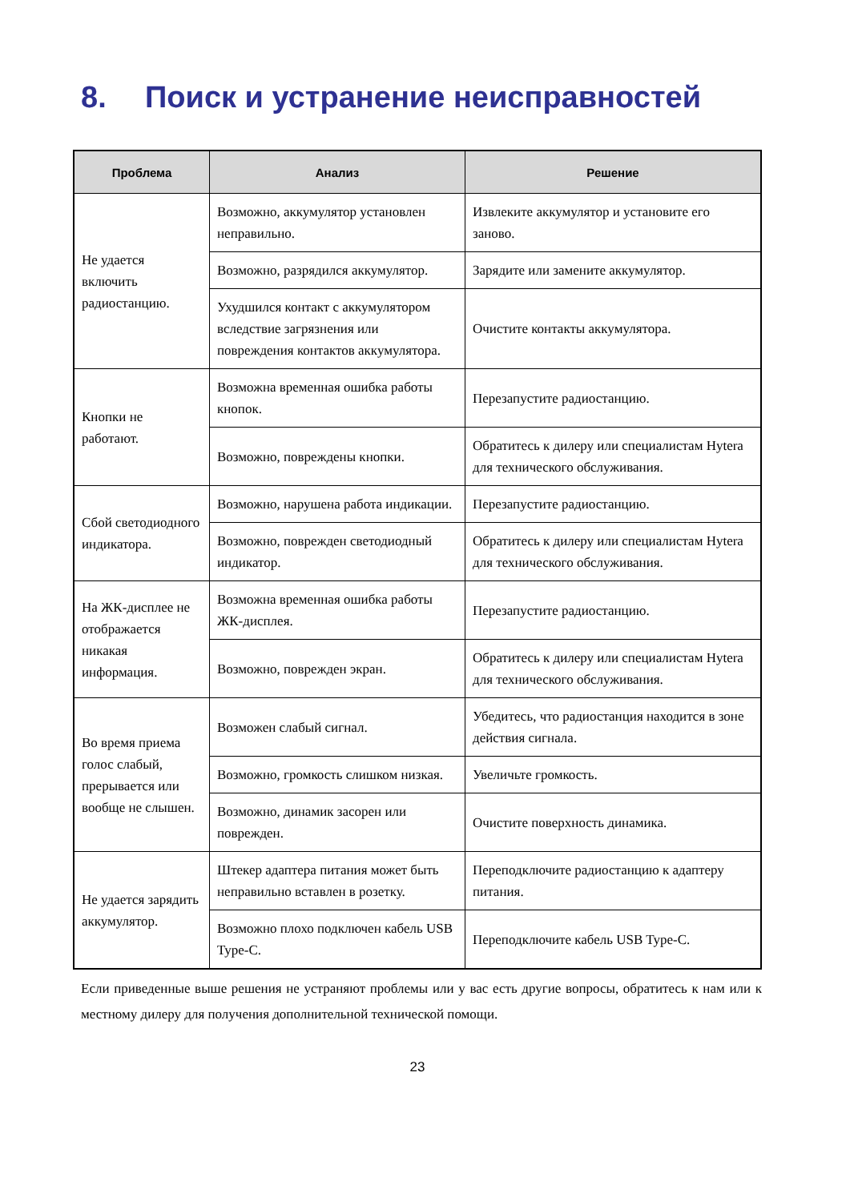8. Поиск и устранение неисправностей
| Проблема | Анализ | Решение |
| --- | --- | --- |
| Не удается включить радиостанцию. | Возможно, аккумулятор установлен неправильно. | Извлеките аккумулятор и установите его заново. |
| | Возможно, разрядился аккумулятор. | Зарядите или замените аккумулятор. |
| | Ухудшился контакт с аккумулятором вследствие загрязнения или повреждения контактов аккумулятора. | Очистите контакты аккумулятора. |
| Кнопки не работают. | Возможна временная ошибка работы кнопок. | Перезапустите радиостанцию. |
| | Возможно, повреждены кнопки. | Обратитесь к дилеру или специалистам Hytera для технического обслуживания. |
| Сбой светодиодного индикатора. | Возможно, нарушена работа индикации. | Перезапустите радиостанцию. |
| | Возможно, поврежден светодиодный индикатор. | Обратитесь к дилеру или специалистам Hytera для технического обслуживания. |
| На ЖК-дисплее не отображается никакая информация. | Возможна временная ошибка работы ЖК-дисплея. | Перезапустите радиостанцию. |
| | Возможно, поврежден экран. | Обратитесь к дилеру или специалистам Hytera для технического обслуживания. |
| Во время приема голос слабый, прерывается или вообще не слышен. | Возможен слабый сигнал. | Убедитесь, что радиостанция находится в зоне действия сигнала. |
| | Возможно, громкость слишком низкая. | Увеличьте громкость. |
| | Возможно, динамик засорен или поврежден. | Очистите поверхность динамика. |
| Не удается зарядить аккумулятор. | Штекер адаптера питания может быть неправильно вставлен в розетку. | Переподключите радиостанцию к адаптеру питания. |
| | Возможно плохо подключен кабель USB Type-C. | Переподключите кабель USB Type-C. |
Если приведенные выше решения не устраняют проблемы или у вас есть другие вопросы, обратитесь к нам или к местному дилеру для получения дополнительной технической помощи.
23